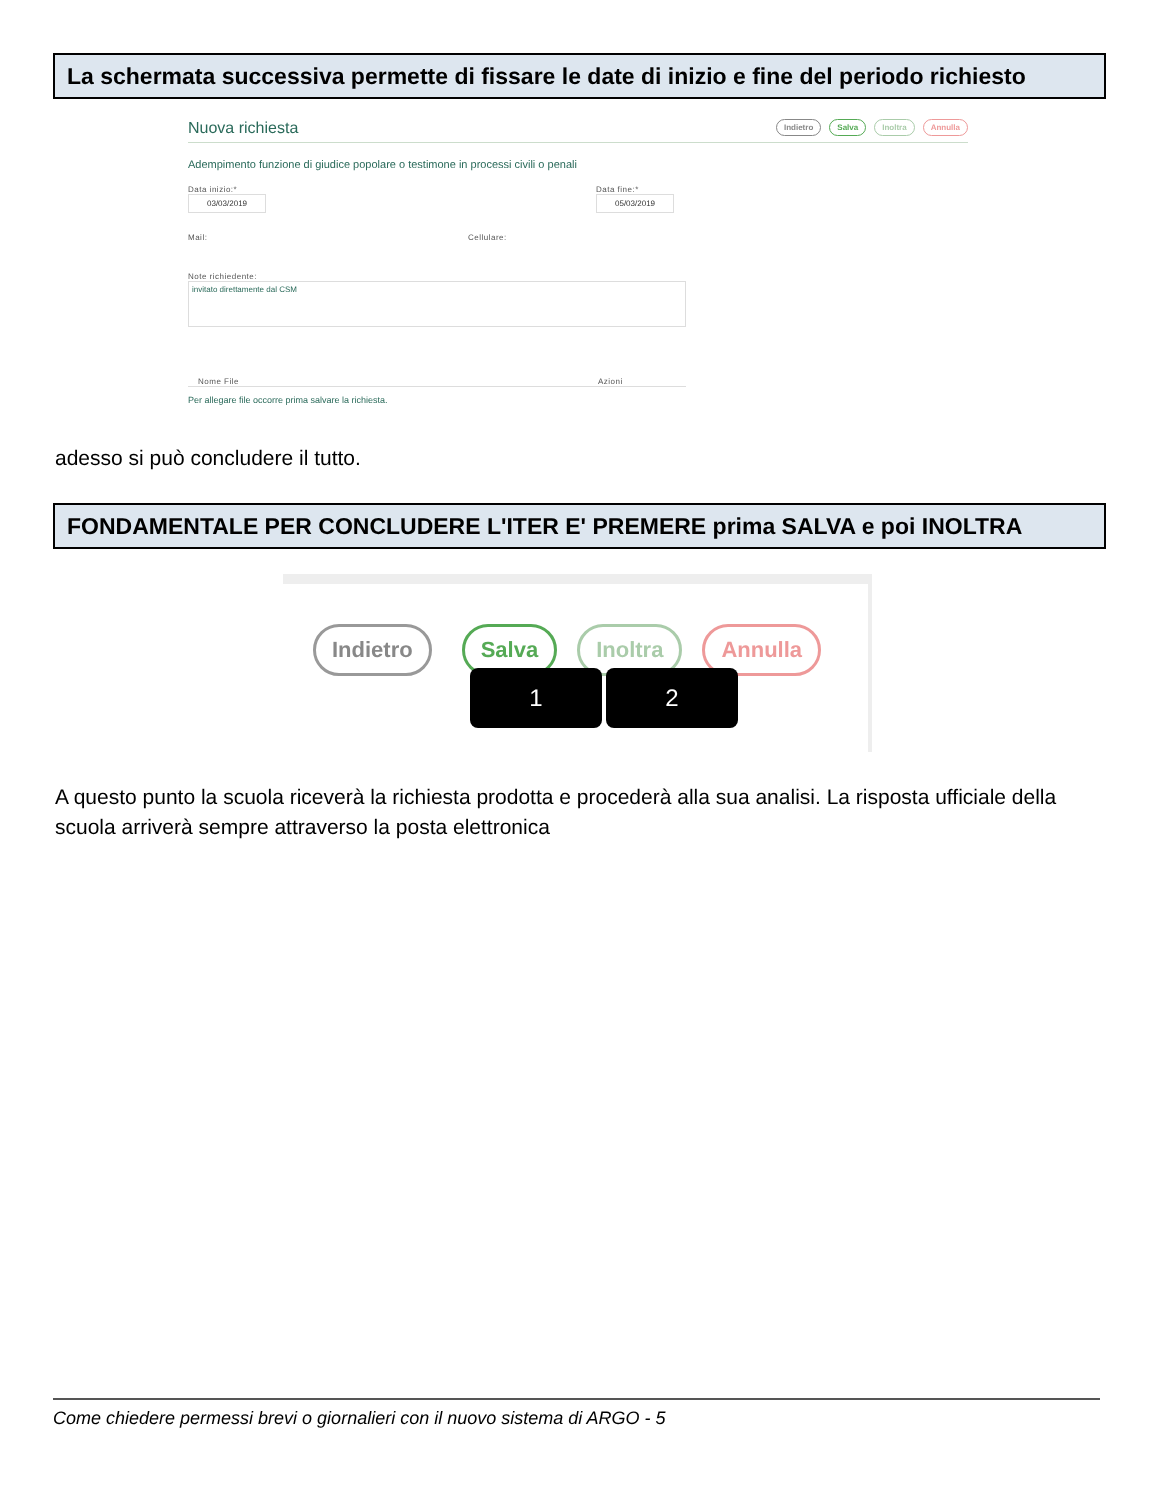La schermata successiva permette di fissare le date di inizio e fine del periodo richiesto
Nuova richiesta Indietro Salva Inoltra Annulla
Adempimento funzione di giudice popolare o testimone in processi civili o penali
Data inizio:*
03/03/2019
Data fine:*
05/03/2019
Mail: Cellulare:
Note richiedente:
invitato direttamente dal CSM
Nome File Azioni
Per allegare file occorre prima salvare la richiesta.
adesso si può concludere il tutto.
FONDAMENTALE PER CONCLUDERE L'ITER E' PREMERE prima SALVA e poi INOLTRA
Indietro Salva Inoltra Annulla
1 2
A questo punto la scuola riceverà la richiesta prodotta e procederà alla sua analisi. La risposta ufficiale della scuola arriverà sempre attraverso la posta elettronica
Come chiedere permessi brevi o giornalieri con il nuovo sistema di ARGO - 5